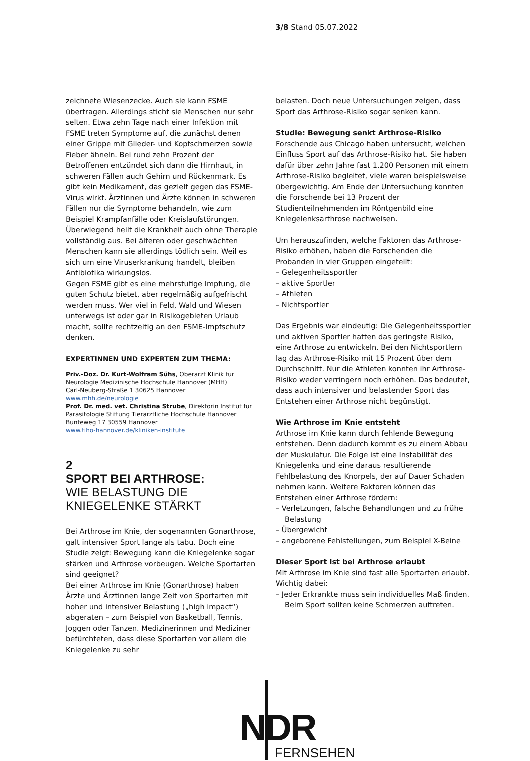3/8 Stand 05.07.2022
zeichnete Wiesenzecke. Auch sie kann FSME übertragen. Allerdings sticht sie Menschen nur sehr selten. Etwa zehn Tage nach einer Infektion mit FSME treten Symptome auf, die zunächst denen einer Grippe mit Glieder- und Kopfschmerzen sowie Fieber ähneln. Bei rund zehn Prozent der Betroffenen entzündet sich dann die Hirnhaut, in schweren Fällen auch Gehirn und Rückenmark. Es gibt kein Medikament, das gezielt gegen das FSME-Virus wirkt. Ärztinnen und Ärzte können in schweren Fällen nur die Symptome behandeln, wie zum Beispiel Krampfanfälle oder Kreislaufstörungen. Überwiegend heilt die Krankheit auch ohne Therapie vollständig aus. Bei älteren oder geschwächten Menschen kann sie allerdings tödlich sein. Weil es sich um eine Viruserkrankung handelt, bleiben Antibiotika wirkungslos.
Gegen FSME gibt es eine mehrstufige Impfung, die guten Schutz bietet, aber regelmäßig aufgefrischt werden muss. Wer viel in Feld, Wald und Wiesen unterwegs ist oder gar in Risikogebieten Urlaub macht, sollte rechtzeitig an den FSME-Impfschutz denken.
EXPERTINNEN UND EXPERTEN ZUM THEMA:
Priv.-Doz. Dr. Kurt-Wolfram Sühs, Oberarzt Klinik für Neurologie Medizinische Hochschule Hannover (MHH)
Carl-Neuberg-Straße 1 30625 Hannover
www.mhh.de/neurologie
Prof. Dr. med. vet. Christina Strube, Direktorin Institut für Parasitologie Stiftung Tierärztliche Hochschule Hannover
Bünteweg 17 30559 Hannover
www.tiho-hannover.de/kliniken-institute
2
SPORT BEI ARTHROSE:
WIE BELASTUNG DIE KNIEGELENKE STÄRKT
Bei Arthrose im Knie, der sogenannten Gonarthrose, galt intensiver Sport lange als tabu. Doch eine Studie zeigt: Bewegung kann die Kniegelenke sogar stärken und Arthrose vorbeugen. Welche Sportarten sind geeignet?
Bei einer Arthrose im Knie (Gonarthrose) haben Ärzte und Ärztinnen lange Zeit von Sportarten mit hoher und intensiver Belastung („high impact“) abgeraten – zum Beispiel von Basketball, Tennis, Joggen oder Tanzen. Medizinerinnen und Mediziner befürchteten, dass diese Sportarten vor allem die Kniegelenke zu sehr
belasten. Doch neue Untersuchungen zeigen, dass Sport das Arthrose-Risiko sogar senken kann.
Studie: Bewegung senkt Arthrose-Risiko
Forschende aus Chicago haben untersucht, welchen Einfluss Sport auf das Arthrose-Risiko hat. Sie haben dafür über zehn Jahre fast 1.200 Personen mit einem Arthrose-Risiko begleitet, viele waren beispielsweise übergewichtig. Am Ende der Untersuchung konnten die Forschende bei 13 Prozent der Studienteilnehmenden im Röntgenbild eine Kniegelenksarthrose nachweisen.
Um herauszufinden, welche Faktoren das Arthrose-Risiko erhöhen, haben die Forschenden die Probanden in vier Gruppen eingeteilt:
– Gelegenheitssportler
– aktive Sportler
– Athleten
– Nichtsportler
Das Ergebnis war eindeutig: Die Gelegenheitssportler und aktiven Sportler hatten das geringste Risiko, eine Arthrose zu entwickeln. Bei den Nichtsportlern lag das Arthrose-Risiko mit 15 Prozent über dem Durchschnitt. Nur die Athleten konnten ihr Arthrose-Risiko weder verringern noch erhöhen. Das bedeutet, dass auch intensiver und belastender Sport das Entstehen einer Arthrose nicht begünstigt.
Wie Arthrose im Knie entsteht
Arthrose im Knie kann durch fehlende Bewegung entstehen. Denn dadurch kommt es zu einem Abbau der Muskulatur. Die Folge ist eine Instabilität des Kniegelenks und eine daraus resultierende Fehlbelastung des Knorpels, der auf Dauer Schaden nehmen kann. Weitere Faktoren können das Entstehen einer Arthrose fördern:
– Verletzungen, falsche Behandlungen und zu frühe Belastung
– Übergewicht
– angeborene Fehlstellungen, zum Beispiel X-Beine
Dieser Sport ist bei Arthrose erlaubt
Mit Arthrose im Knie sind fast alle Sportarten erlaubt. Wichtig dabei:
– Jeder Erkrankte muss sein individuelles Maß finden. Beim Sport sollten keine Schmerzen auftreten.
NDR
FERNSEHEN